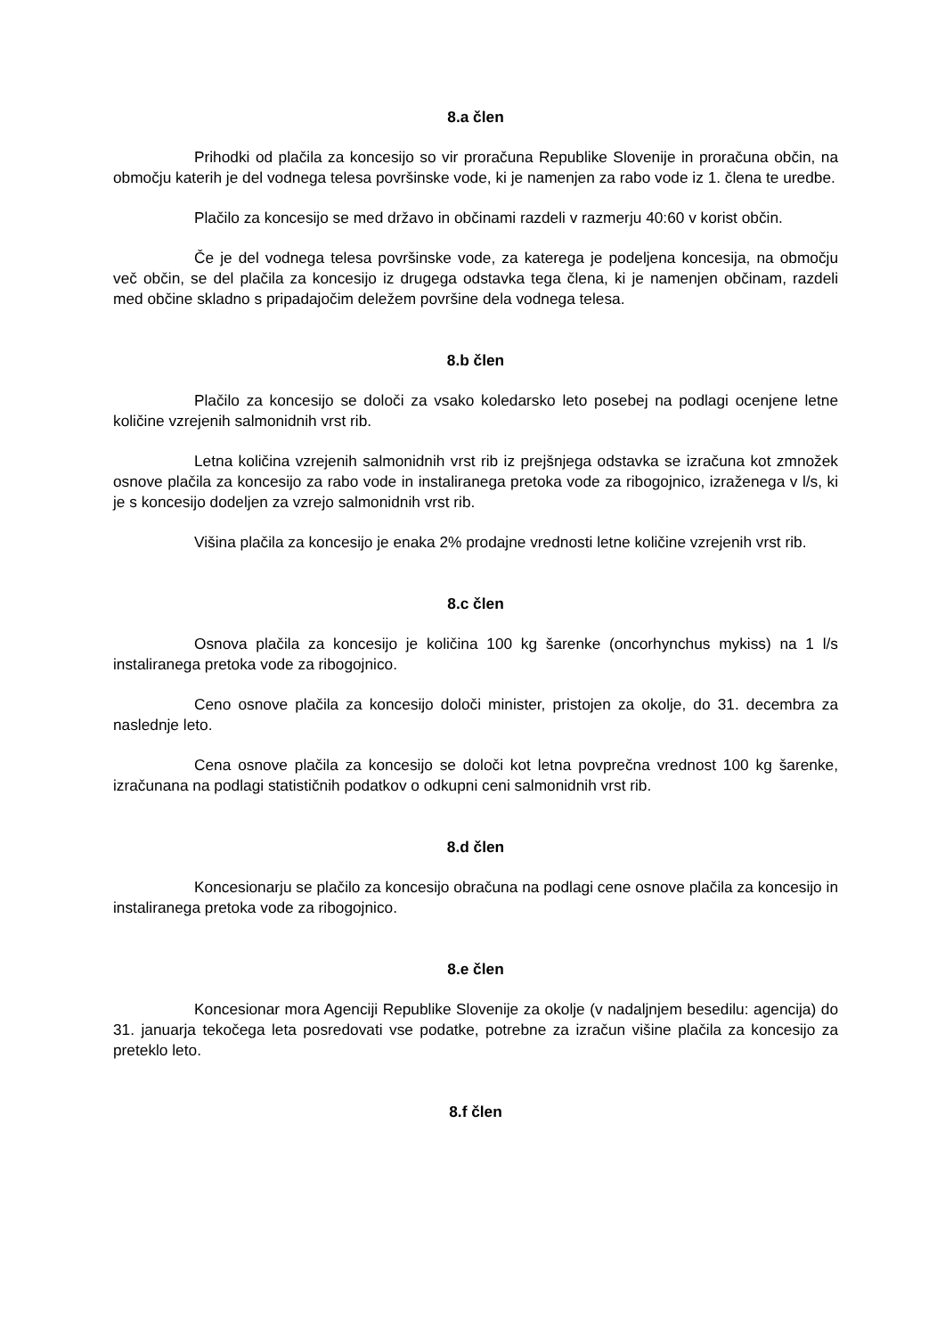8.a člen
Prihodki od plačila za koncesijo so vir proračuna Republike Slovenije in proračuna občin, na območju katerih je del vodnega telesa površinske vode, ki je namenjen za rabo vode iz 1. člena te uredbe.
Plačilo za koncesijo se med državo in občinami razdeli v razmerju 40:60 v korist občin.
Če je del vodnega telesa površinske vode, za katerega je podeljena koncesija, na območju več občin, se del plačila za koncesijo iz drugega odstavka tega člena, ki je namenjen občinam, razdeli med občine skladno s pripadajočim deležem površine dela vodnega telesa.
8.b člen
Plačilo za koncesijo se določi za vsako koledarsko leto posebej na podlagi ocenjene letne količine vzrejenih salmonidnih vrst rib.
Letna količina vzrejenih salmonidnih vrst rib iz prejšnjega odstavka se izračuna kot zmnožek osnove plačila za koncesijo za rabo vode in instaliranega pretoka vode za ribogojnico, izraženega v l/s, ki je s koncesijo dodeljen za vzrejo salmonidnih vrst rib.
Višina plačila za koncesijo je enaka 2% prodajne vrednosti letne količine vzrejenih vrst rib.
8.c člen
Osnova plačila za koncesijo je količina 100 kg šarenke (oncorhynchus mykiss) na 1 l/s instaliranega pretoka vode za ribogojnico.
Ceno osnove plačila za koncesijo določi minister, pristojen za okolje, do 31. decembra za naslednje leto.
Cena osnove plačila za koncesijo se določi kot letna povprečna vrednost 100 kg šarenke, izračunana na podlagi statističnih podatkov o odkupni ceni salmonidnih vrst rib.
8.d člen
Koncesionarju se plačilo za koncesijo obračuna na podlagi cene osnove plačila za koncesijo in instaliranega pretoka vode za ribogojnico.
8.e člen
Koncesionar mora Agenciji Republike Slovenije za okolje (v nadaljnjem besedilu: agencija) do 31. januarja tekočega leta posredovati vse podatke, potrebne za izračun višine plačila za koncesijo za preteklo leto.
8.f člen